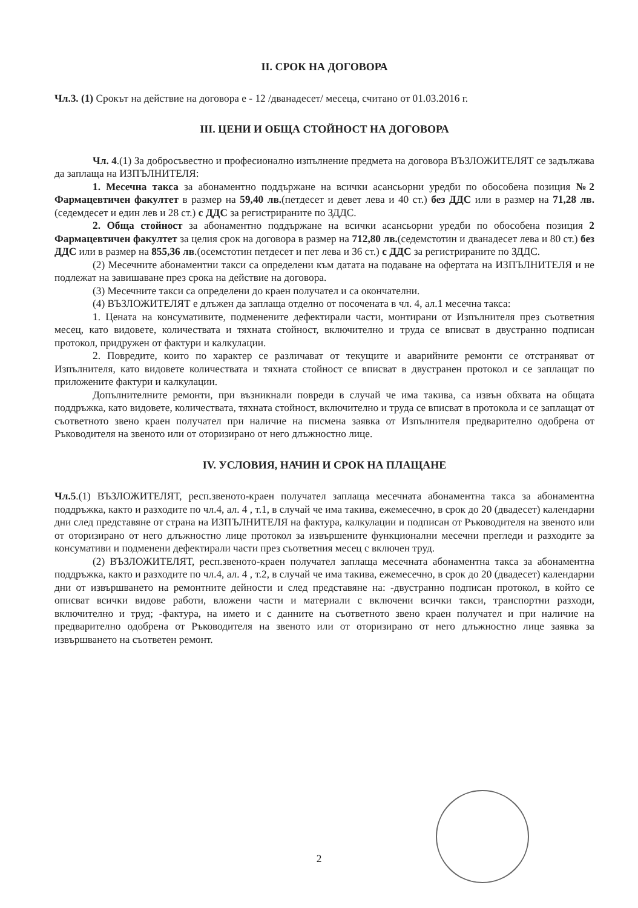II. СРОК НА ДОГОВОРА
Чл.3. (1) Срокът на действие на договора е - 12 /дванадесет/ месеца, считано от 01.03.2016 г.
III. ЦЕНИ И ОБЩА СТОЙНОСТ НА ДОГОВОРА
Чл. 4.(1) За добросъвестно и професионално изпълнение предмета на договора ВЪЗЛОЖИТЕЛЯТ се задължава да заплаща на ИЗПЪЛНИТЕЛЯ:
1. Месечна такса за абонаментно поддържане на всички асансьорни уредби по обособена позиция №2 Фармацевтичен факултет в размер на 59,40 лв.(петдесет и девет лева и 40 ст.) без ДДС или в размер на 71,28 лв.(седемдесет и един лев и 28 ст.) с ДДС за регистрираните по ЗДДС.
2. Обща стойност за абонаментно поддържане на всички асансьорни уредби по обособена позиция 2 Фармацевтичен факултет за целия срок на договора в размер на 712,80 лв.(седемстотин и дванадесет лева и 80 ст.) без ДДС или в размер на 855,36 лв.(осемстотин петдесет и пет лева и 36 ст.) с ДДС за регистрираните по ЗДДС.
(2) Месечните абонаментни такси са определени към датата на подаване на офертата на ИЗПЪЛНИТЕЛЯ и не подлежат на завишаване през срока на действие на договора.
(3) Месечните такси са определени до краен получател и са окончателни.
(4) ВЪЗЛОЖИТЕЛЯТ е длъжен да заплаща отделно от посочената в чл. 4, ал.1 месечна такса:
1. Цената на консумативите, подменените дефектирали части, монтирани от Изпълнителя през съответния месец, като видовете, количествата и тяхната стойност, включително и труда се вписват в двустранно подписан протокол, придружен от фактури и калкулации.
2. Повредите, които по характер се различават от текущите и аварийните ремонти се отстраняват от Изпълнителя, като видовете количествата и тяхната стойност се вписват в двустранен протокол и се заплащат по приложените фактури и калкулации.
Допълнителните ремонти, при възникнали повреди в случай че има такива, са извън обхвата на общата поддръжка, като видовете, количествата, тяхната стойност, включително и труда се вписват в протокола и се заплащат от съответното звено краен получател при наличие на писмена заявка от Изпълнителя предварително одобрена от Ръководителя на звеното или от оторизирано от него длъжностно лице.
IV. УСЛОВИЯ, НАЧИН И СРОК НА ПЛАЩАНЕ
Чл.5.(1) ВЪЗЛОЖИТЕЛЯТ, респ.звеното-краен получател заплаща месечната абонаментна такса за абонаментна поддръжка, както и разходите по чл.4, ал. 4 , т.1, в случай че има такива, ежемесечно, в срок до 20 (двадесет) календарни дни след представяне от страна на ИЗПЪЛНИТЕЛЯ на фактура, калкулации и подписан от Ръководителя на звеното или от оторизирано от него длъжностно лице протокол за извършените функционални месечни прегледи и разходите за консумативи и подменени дефектирали части през съответния месец с включен труд.
(2) ВЪЗЛОЖИТЕЛЯТ, респ.звеното-краен получател заплаща месечната абонаментна такса за абонаментна поддръжка, както и разходите по чл.4, ал. 4 , т.2, в случай че има такива, ежемесечно, в срок до 20 (двадесет) календарни дни от извършването на ремонтните дейности и след представяне на: -двустранно подписан протокол, в който се описват всички видове работи, вложени части и материали с включени всички такси, транспортни разходи, включително и труд; -фактура, на името и с данните на съответното звено краен получател и при наличие на предварително одобрена от Ръководителя на звеното или от оторизирано от него длъжностно лице заявка за извършването на съответен ремонт.
2